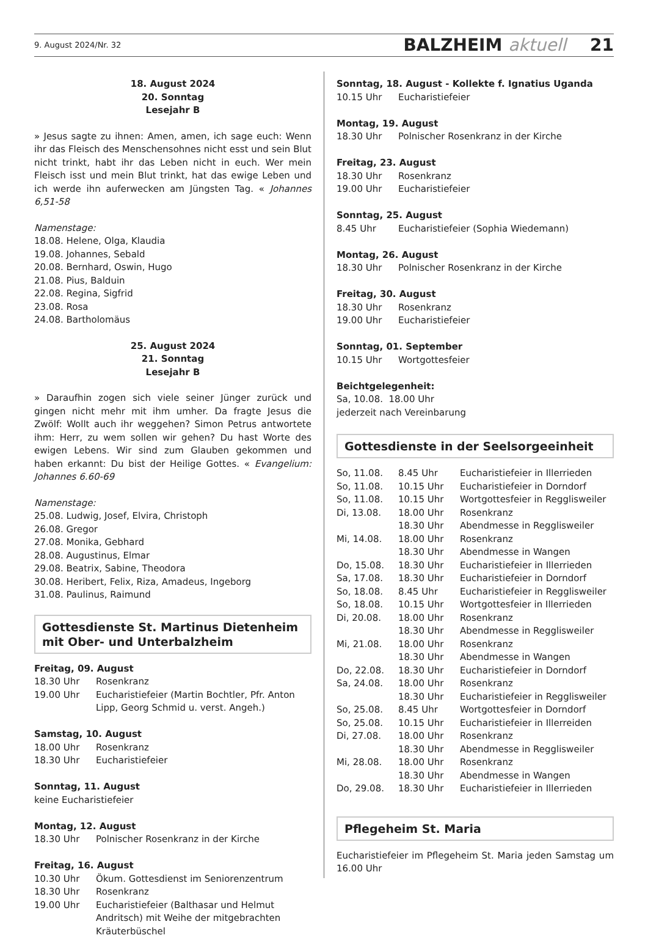9. August 2024/Nr. 32 BALZHEIM aktuell 21
18. August 2024
20. Sonntag
Lesejahr B
» Jesus sagte zu ihnen: Amen, amen, ich sage euch: Wenn ihr das Fleisch des Menschensohnes nicht esst und sein Blut nicht trinkt, habt ihr das Leben nicht in euch. Wer mein Fleisch isst und mein Blut trinkt, hat das ewige Leben und ich werde ihn auferwecken am Jüngsten Tag. « Johannes 6,51-58
Namenstage:
18.08. Helene, Olga, Klaudia
19.08. Johannes, Sebald
20.08. Bernhard, Oswin, Hugo
21.08. Pius, Balduin
22.08. Regina, Sigfrid
23.08. Rosa
24.08. Bartholomäus
25. August 2024
21. Sonntag
Lesejahr B
» Daraufhin zogen sich viele seiner Jünger zurück und gingen nicht mehr mit ihm umher. Da fragte Jesus die Zwölf: Wollt auch ihr weggehen? Simon Petrus antwortete ihm: Herr, zu wem sollen wir gehen? Du hast Worte des ewigen Lebens. Wir sind zum Glauben gekommen und haben erkannt: Du bist der Heilige Gottes. « Evangelium: Johannes 6.60-69
Namenstage:
25.08. Ludwig, Josef, Elvira, Christoph
26.08. Gregor
27.08. Monika, Gebhard
28.08. Augustinus, Elmar
29.08. Beatrix, Sabine, Theodora
30.08. Heribert, Felix, Riza, Amadeus, Ingeborg
31.08. Paulinus, Raimund
Gottesdienste St. Martinus Dietenheim
mit Ober- und Unterbalzheim
Freitag, 09. August
| 18.30 Uhr | Rosenkranz |
| 19.00 Uhr | Eucharistiefeier (Martin Bochtler, Pfr. Anton Lipp, Georg Schmid u. verst. Angeh.) |
Samstag, 10. August
| 18.00 Uhr | Rosenkranz |
| 18.30 Uhr | Eucharistiefeier |
Sonntag, 11. August
keine Eucharistiefeier
Montag, 12. August
| 18.30 Uhr | Polnischer Rosenkranz in der Kirche |
Freitag, 16. August
| 10.30 Uhr | Ökum. Gottesdienst im Seniorenzentrum |
| 18.30 Uhr | Rosenkranz |
| 19.00 Uhr | Eucharistiefeier (Balthasar und Helmut Andritsch) mit Weihe der mitgebrachten Kräuterbüschel |
Sonntag, 18. August - Kollekte f. Ignatius Uganda
| 10.15 Uhr | Eucharistiefeier |
Montag, 19. August
| 18.30 Uhr | Polnischer Rosenkranz in der Kirche |
Freitag, 23. August
| 18.30 Uhr | Rosenkranz |
| 19.00 Uhr | Eucharistiefeier |
Sonntag, 25. August
| 8.45 Uhr | Eucharistiefeier (Sophia Wiedemann) |
Montag, 26. August
| 18.30 Uhr | Polnischer Rosenkranz in der Kirche |
Freitag, 30. August
| 18.30 Uhr | Rosenkranz |
| 19.00 Uhr | Eucharistiefeier |
Sonntag, 01. September
| 10.15 Uhr | Wortgottesfeier |
Beichtgelegenheit:
Sa, 10.08. 18.00 Uhr
jederzeit nach Vereinbarung
Gottesdienste in der Seelsorgeeinheit
| So, 11.08. | 8.45 Uhr | Eucharistiefeier in Illerrieden |
| So, 11.08. | 10.15 Uhr | Eucharistiefeier in Dorndorf |
| So, 11.08. | 10.15 Uhr | Wortgottesfeier in Regglisweiler |
| Di, 13.08. | 18.00 Uhr | Rosenkranz |
| | 18.30 Uhr | Abendmesse in Regglisweiler |
| Mi, 14.08. | 18.00 Uhr | Rosenkranz |
| | 18.30 Uhr | Abendmesse in Wangen |
| Do, 15.08. | 18.30 Uhr | Eucharistiefeier in Illerrieden |
| Sa, 17.08. | 18.30 Uhr | Eucharistiefeier in Dorndorf |
| So, 18.08. | 8.45 Uhr | Eucharistiefeier in Regglisweiler |
| So, 18.08. | 10.15 Uhr | Wortgottesfeier in Illerrieden |
| Di, 20.08. | 18.00 Uhr | Rosenkranz |
| | 18.30 Uhr | Abendmesse in Regglisweiler |
| Mi, 21.08. | 18.00 Uhr | Rosenkranz |
| | 18.30 Uhr | Abendmesse in Wangen |
| Do, 22.08. | 18.30 Uhr | Eucharistiefeier in Dorndorf |
| Sa, 24.08. | 18.00 Uhr | Rosenkranz |
| | 18.30 Uhr | Eucharistiefeier in Regglisweiler |
| So, 25.08. | 8.45 Uhr | Wortgottesfeier in Dorndorf |
| So, 25.08. | 10.15 Uhr | Eucharistiefeier in Illerreiden |
| Di, 27.08. | 18.00 Uhr | Rosenkranz |
| | 18.30 Uhr | Abendmesse in Regglisweiler |
| Mi, 28.08. | 18.00 Uhr | Rosenkranz |
| | 18.30 Uhr | Abendmesse in Wangen |
| Do, 29.08. | 18.30 Uhr | Eucharistiefeier in Illerrieden |
Pflegeheim St. Maria
Eucharistiefeier im Pflegeheim St. Maria jeden Samstag um 16.00 Uhr